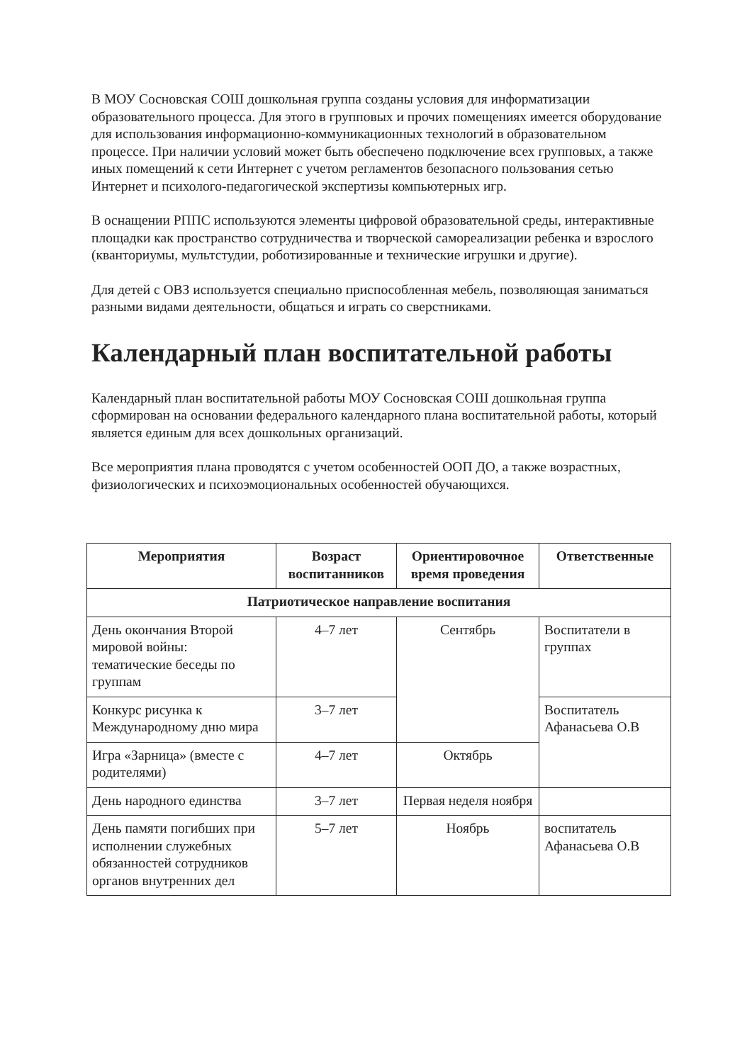В МОУ Сосновская СОШ дошкольная группа созданы условия для информатизации образовательного процесса. Для этого в групповых и прочих помещениях имеется оборудование для использования информационно-коммуникационных технологий в образовательном процессе. При наличии условий может быть обеспечено подключение всех групповых, а также иных помещений к сети Интернет с учетом регламентов безопасного пользования сетью Интернет и психолого-педагогической экспертизы компьютерных игр.
В оснащении РППС используются элементы цифровой образовательной среды, интерактивные площадки как пространство сотрудничества и творческой самореализации ребенка и взрослого (кванториумы, мультстудии, роботизированные и технические игрушки и другие).
Для детей с ОВЗ используется специально приспособленная мебель, позволяющая заниматься разными видами деятельности, общаться и играть со сверстниками.
Календарный план воспитательной работы
Календарный план воспитательной работы МОУ Сосновская СОШ дошкольная группа сформирован на основании федерального календарного плана воспитательной работы, который является единым для всех дошкольных организаций.
Все мероприятия плана проводятся с учетом особенностей ООП ДО, а также возрастных, физиологических и психоэмоциональных особенностей обучающихся.
| Мероприятия | Возраст воспитанников | Ориентировочное время проведения | Ответственные |
| --- | --- | --- | --- |
| Патриотическое направление воспитания | | | |
| День окончания Второй мировой войны: тематические беседы по группам | 4–7 лет | Сентябрь | Воспитатели в группах |
| Конкурс рисунка к Международному дню мира | 3–7 лет | | Воспитатель Афанасьева О.В |
| Игра «Зарница» (вместе с родителями) | 4–7 лет | Октябрь | |
| День народного единства | 3–7 лет | Первая неделя ноября | |
| День памяти погибших при исполнении служебных обязанностей сотрудников органов внутренних дел | 5–7 лет | Ноябрь | воспитатель Афанасьева О.В |